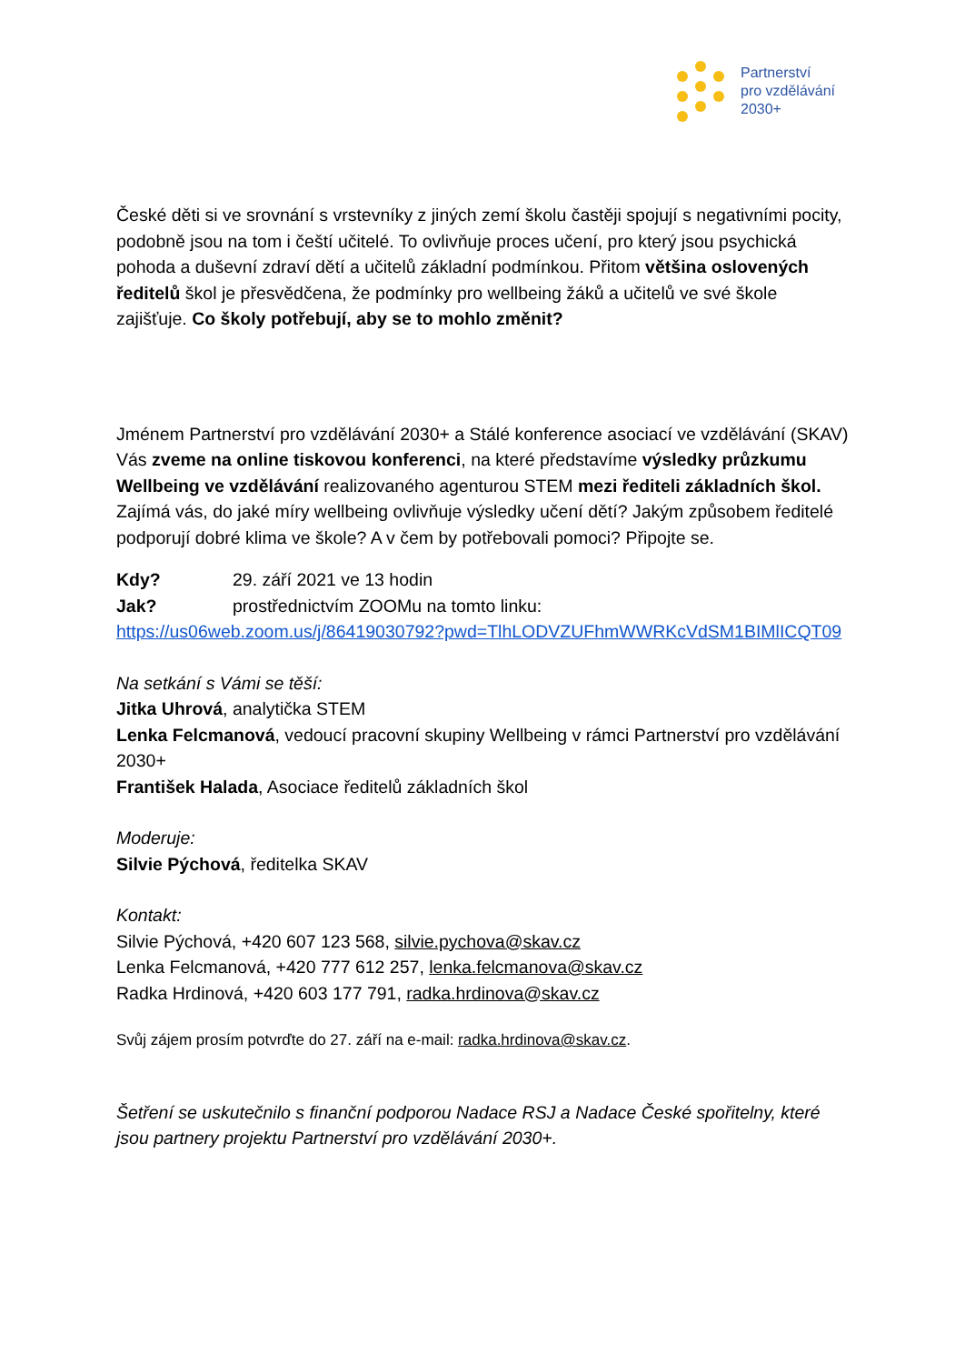Partnerství
pro vzdělávání
2030+
České děti si ve srovnání s vrstevníky z jiných zemí školu častěji spojují s negativními pocity, podobně jsou na tom i čeští učitelé. To ovlivňuje proces učení, pro který jsou psychická pohoda a duševní zdraví dětí a učitelů základní podmínkou. Přitom většina oslovených ředitelů škol je přesvědčena, že podmínky pro wellbeing žáků a učitelů ve své škole zajišťuje. Co školy potřebují, aby se to mohlo změnit?
Jménem Partnerství pro vzdělávání 2030+ a Stálé konference asociací ve vzdělávání (SKAV) Vás zveme na online tiskovou konferenci, na které představíme výsledky průzkumu Wellbeing ve vzdělávání realizovaného agenturou STEM mezi řediteli základních škol. Zajímá vás, do jaké míry wellbeing ovlivňuje výsledky učení dětí? Jakým způsobem ředitelé podporují dobré klima ve škole? A v čem by potřebovali pomoci? Připojte se.
Kdy? 29. září 2021 ve 13 hodin
Jak? prostřednictvím ZOOMu na tomto linku:
https://us06web.zoom.us/j/86419030792?pwd=TlhLODVZUFhmWWRKcVdSM1BIMlICQT09
Na setkání s Vámi se těší:
Jitka Uhrová, analytička STEM
Lenka Felcmanová, vedoucí pracovní skupiny Wellbeing v rámci Partnerství pro vzdělávání 2030+
František Halada, Asociace ředitelů základních škol
Moderuje:
Silvie Pýchová, ředitelka SKAV
Kontakt:
Silvie Pýchová, +420 607 123 568, silvie.pychova@skav.cz
Lenka Felcmanová, +420 777 612 257, lenka.felcmanova@skav.cz
Radka Hrdinová, +420 603 177 791, radka.hrdinova@skav.cz
Svůj zájem prosím potvrďte do 27. září na e-mail: radka.hrdinova@skav.cz.
Šetření se uskutečnilo s finanční podporou Nadace RSJ a Nadace České spořitelny, které jsou partnery projektu Partnerství pro vzdělávání 2030+.